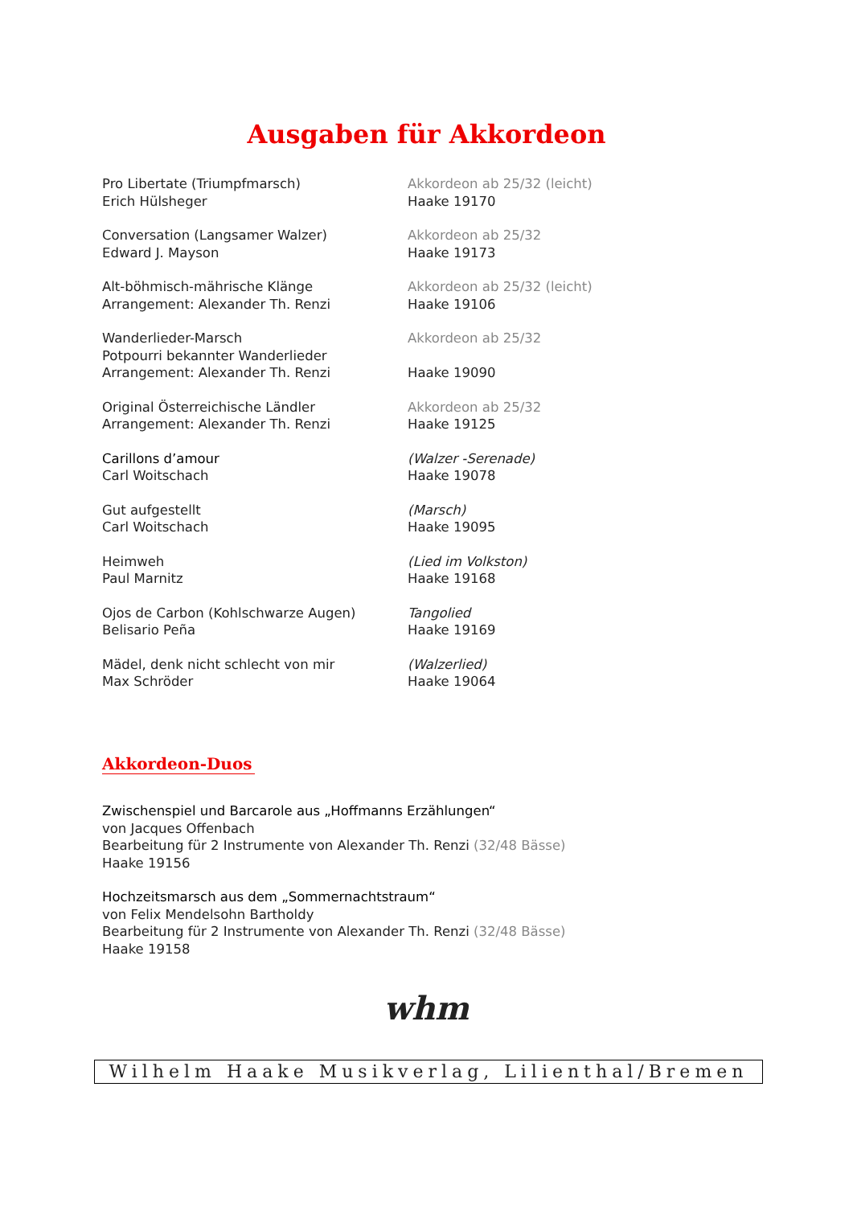Ausgaben für Akkordeon
Pro Libertate (Triumpfmarsch)
Erich Hülsheger
Akkordeon ab 25/32 (leicht)
Haake 19170
Conversation (Langsamer Walzer)
Edward J. Mayson
Akkordeon ab 25/32
Haake 19173
Alt-böhmisch-mährische Klänge
Arrangement: Alexander Th. Renzi
Akkordeon ab 25/32 (leicht)
Haake 19106
Wanderlieder-Marsch
Potpourri bekannter Wanderlieder
Arrangement: Alexander Th. Renzi
Akkordeon ab 25/32
Haake 19090
Original Österreichische Ländler
Arrangement: Alexander Th. Renzi
Akkordeon ab 25/32
Haake 19125
Carillons d’amour
Carl Woitschach
(Walzer -Serenade)
Haake 19078
Gut aufgestellt
Carl Woitschach
(Marsch)
Haake 19095
Heimweh
Paul Marnitz
(Lied im Volkston)
Haake 19168
Ojos de Carbon (Kohlschwarze Augen)
Belisario Peña
Tangolied
Haake 19169
Mädel, denk nicht schlecht von mir
Max Schröder
(Walzerlied)
Haake 19064
Akkordeon-Duos
Zwischenspiel und Barcarole aus „Hoffmanns Erzählungen“
von Jacques Offenbach
Bearbeitung für 2 Instrumente von Alexander Th. Renzi (32/48 Bässe)
Haake 19156
Hochzeitsmarsch aus dem „Sommernachtstraum“
von Felix Mendelsohn Bartholdy
Bearbeitung für 2 Instrumente von Alexander Th. Renzi (32/48 Bässe)
Haake 19158
whm
Wilhelm Haake Musikverlag, Lilienthal/Bremen